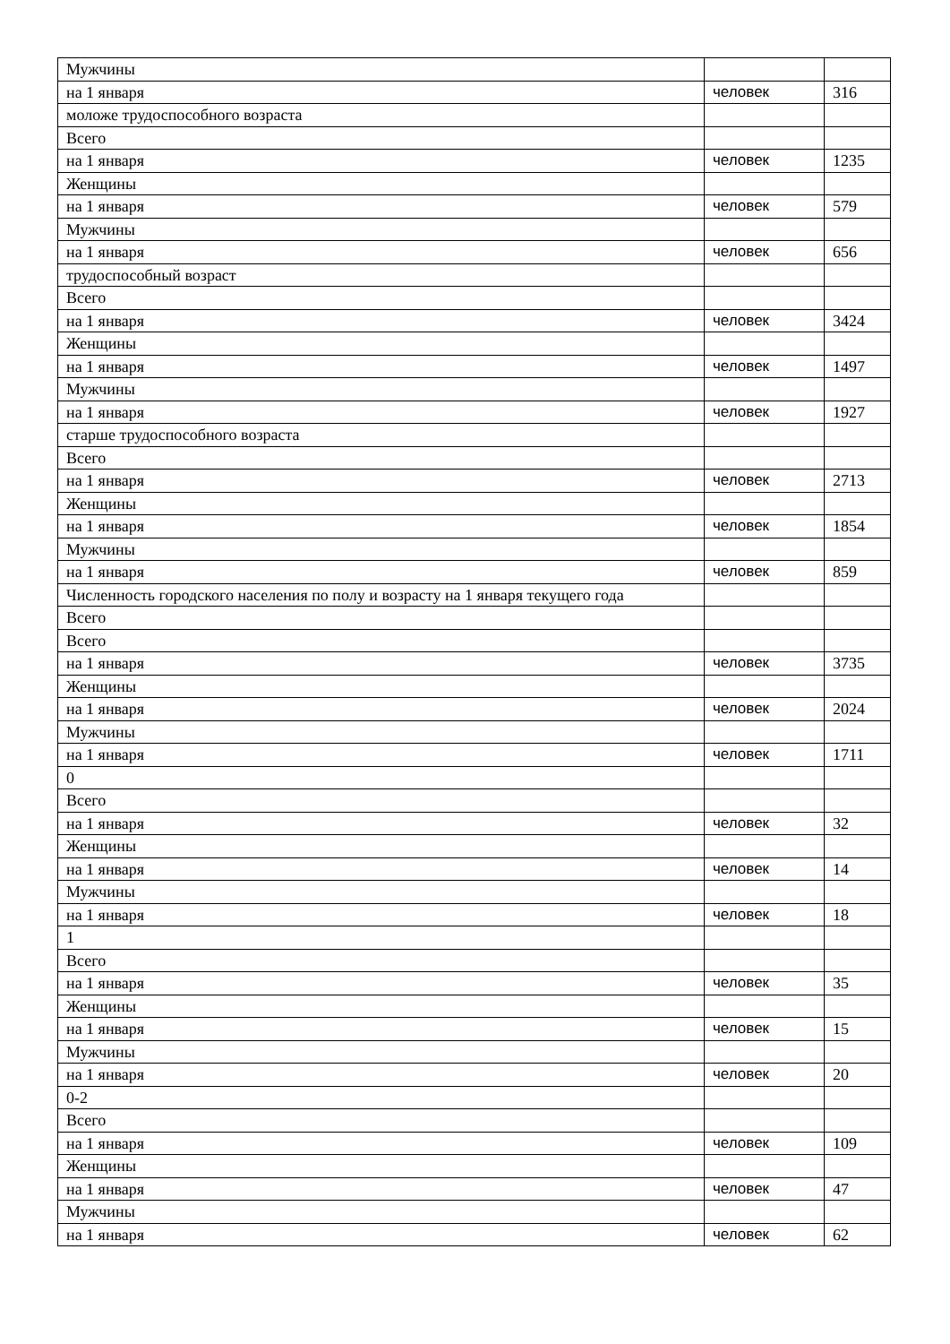| Мужчины | | |
| на 1 января | человек | 316 |
| моложе трудоспособного возраста | | |
| Всего | | |
| на 1 января | человек | 1235 |
| Женщины | | |
| на 1 января | человек | 579 |
| Мужчины | | |
| на 1 января | человек | 656 |
| трудоспособный возраст | | |
| Всего | | |
| на 1 января | человек | 3424 |
| Женщины | | |
| на 1 января | человек | 1497 |
| Мужчины | | |
| на 1 января | человек | 1927 |
| старше трудоспособного возраста | | |
| Всего | | |
| на 1 января | человек | 2713 |
| Женщины | | |
| на 1 января | человек | 1854 |
| Мужчины | | |
| на 1 января | человек | 859 |
| Численность городского населения по полу и возрасту на 1 января текущего года | | |
| Всего | | |
| Всего | | |
| на 1 января | человек | 3735 |
| Женщины | | |
| на 1 января | человек | 2024 |
| Мужчины | | |
| на 1 января | человек | 1711 |
| 0 | | |
| Всего | | |
| на 1 января | человек | 32 |
| Женщины | | |
| на 1 января | человек | 14 |
| Мужчины | | |
| на 1 января | человек | 18 |
| 1 | | |
| Всего | | |
| на 1 января | человек | 35 |
| Женщины | | |
| на 1 января | человек | 15 |
| Мужчины | | |
| на 1 января | человек | 20 |
| 0-2 | | |
| Всего | | |
| на 1 января | человек | 109 |
| Женщины | | |
| на 1 января | человек | 47 |
| Мужчины | | |
| на 1 января | человек | 62 |